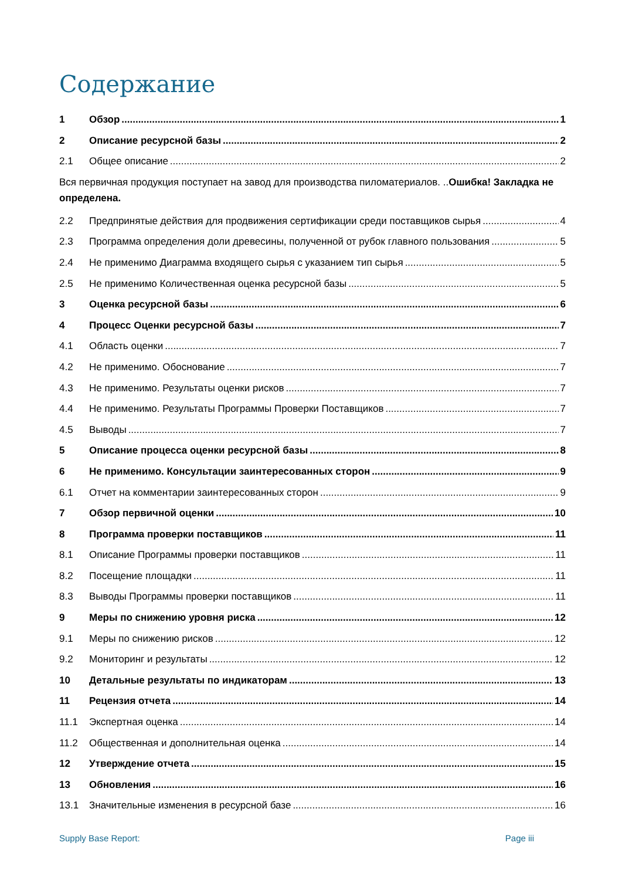Содержание
1 Обзор 1
2 Описание ресурсной базы 2
2.1 Общее описание 2
Вся первичная продукция поступает на завод для производства пиломатериалов. ..Ошибка! Закладка не определена.
2.2 Предпринятые действия для продвижения сертификации среди поставщиков сырья 4
2.3 Программа определения доли древесины, полученной от рубок главного пользования 5
2.4 Не применимо Диаграмма входящего сырья с указанием тип сырья 5
2.5 Не применимо Количественная оценка ресурсной базы 5
3 Оценка ресурсной базы 6
4 Процесс Оценки ресурсной базы 7
4.1 Область оценки 7
4.2 Не применимо. Обоснование 7
4.3 Не применимо. Результаты оценки рисков 7
4.4 Не применимо. Результаты Программы Проверки Поставщиков 7
4.5 Выводы 7
5 Описание процесса оценки ресурсной базы 8
6 Не применимо. Консультации заинтересованных сторон 9
6.1 Отчет на комментарии заинтересованных сторон 9
7 Обзор первичной оценки 10
8 Программа проверки поставщиков 11
8.1 Описание Программы проверки поставщиков 11
8.2 Посещение площадки 11
8.3 Выводы Программы проверки поставщиков 11
9 Меры по снижению уровня риска 12
9.1 Меры по снижению рисков 12
9.2 Мониторинг и результаты 12
10 Детальные результаты по индикаторам 13
11 Рецензия отчета 14
11.1 Экспертная оценка 14
11.2 Общественная и дополнительная оценка 14
12 Утверждение отчета 15
13 Обновления 16
13.1 Значительные изменения в ресурсной базе 16
Supply Base Report: Page iii